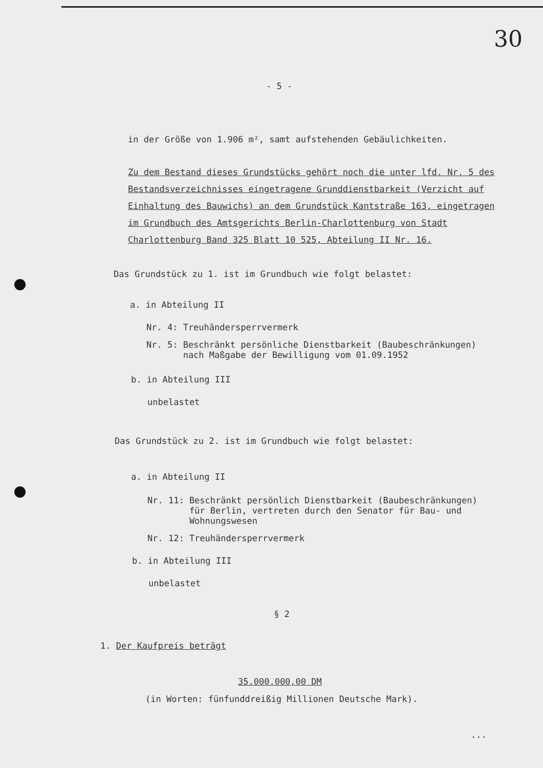30
- 5 -
in der Größe von 1.906 m², samt aufstehenden Gebäulichkeiten.
Zu dem Bestand dieses Grundstücks gehört noch die unter lfd. Nr. 5 des Bestandsverzeichnisses eingetragene Grunddienstbarkeit (Verzicht auf Einhaltung des Bauwichs) an dem Grundstück Kantstraße 163, eingetragen im Grundbuch des Amtsgerichts Berlin-Charlottenburg von Stadt Charlottenburg Band 325 Blatt 10 525, Abteilung II Nr. 16.
Das Grundstück zu 1. ist im Grundbuch wie folgt belastet:
a. in Abteilung II
Nr. 4: Treuhändersperrvermerk
Nr. 5: Beschränkt persönliche Dienstbarkeit (Baubeschränkungen)
nach Maßgabe der Bewilligung vom 01.09.1952
b. in Abteilung III
unbelastet
Das Grundstück zu 2. ist im Grundbuch wie folgt belastet:
a. in Abteilung II
Nr. 11: Beschränkt persönlich Dienstbarkeit (Baubeschränkungen)
für Berlin, vertreten durch den Senator für Bau- und
Wohnungswesen
Nr. 12: Treuhändersperrvermerk
b. in Abteilung III
unbelastet
§ 2
1. Der Kaufpreis beträgt
35.000.000,00 DM
(in Worten: fünfunddreißig Millionen Deutsche Mark).
...